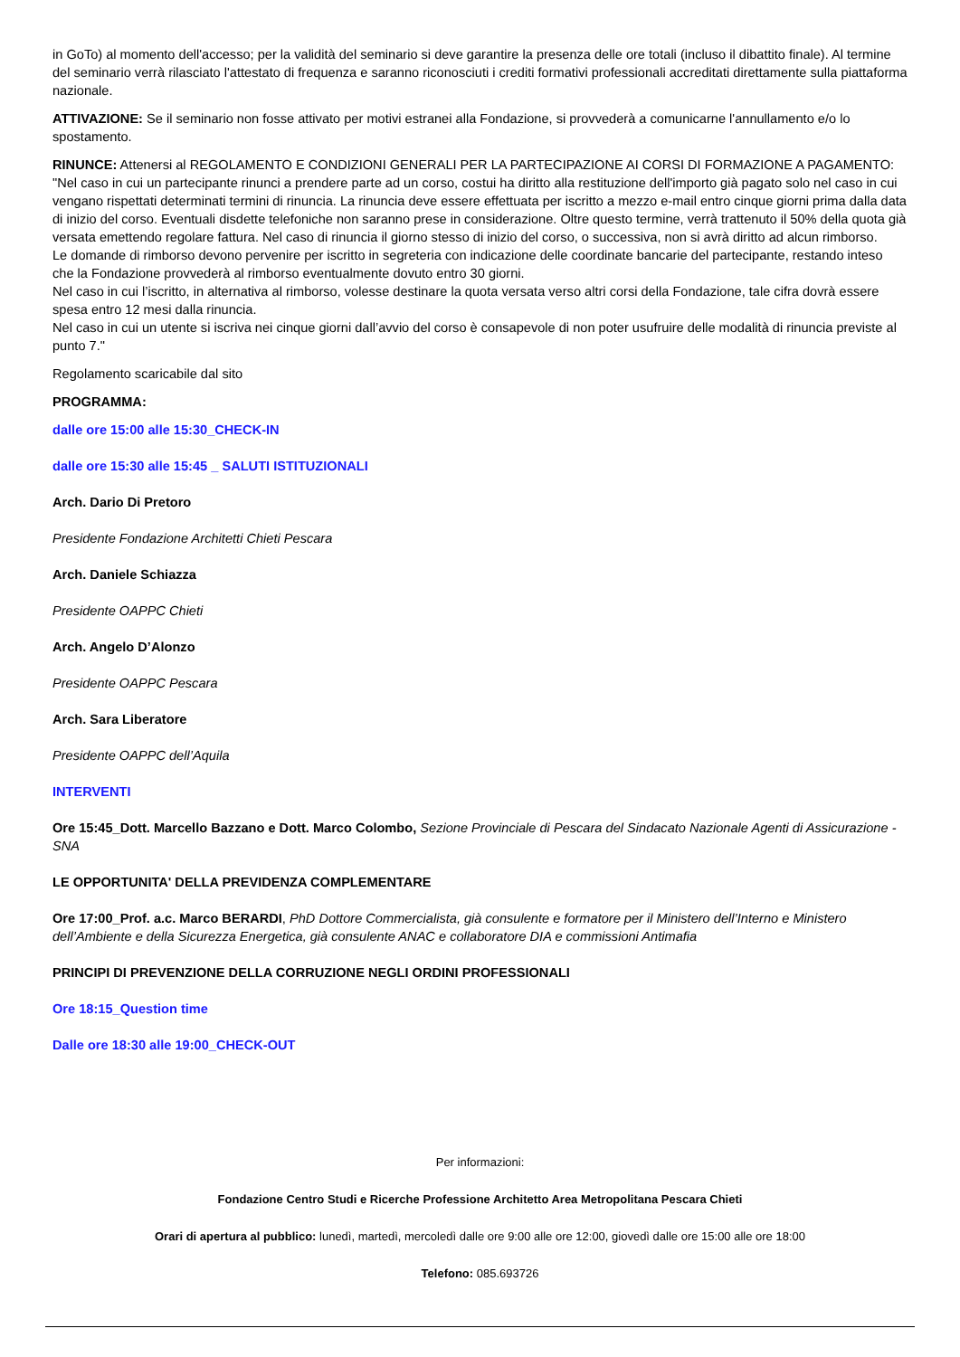in GoTo) al momento dell'accesso; per la validità del seminario si deve garantire la presenza delle ore totali (incluso il dibattito finale). Al termine del seminario verrà rilasciato l'attestato di frequenza e saranno riconosciuti i crediti formativi professionali accreditati direttamente sulla piattaforma nazionale.
ATTIVAZIONE: Se il seminario non fosse attivato per motivi estranei alla Fondazione, si provvederà a comunicarne l'annullamento e/o lo spostamento.
RINUNCE: Attenersi al REGOLAMENTO E CONDIZIONI GENERALI PER LA PARTECIPAZIONE AI CORSI DI FORMAZIONE A PAGAMENTO: "Nel caso in cui un partecipante rinunci a prendere parte ad un corso, costui ha diritto alla restituzione dell'importo già pagato solo nel caso in cui vengano rispettati determinati termini di rinuncia. La rinuncia deve essere effettuata per iscritto a mezzo e-mail entro cinque giorni prima dalla data di inizio del corso. Eventuali disdette telefoniche non saranno prese in considerazione. Oltre questo termine, verrà trattenuto il 50% della quota già versata emettendo regolare fattura. Nel caso di rinuncia il giorno stesso di inizio del corso, o successiva, non si avrà diritto ad alcun rimborso.
Le domande di rimborso devono pervenire per iscritto in segreteria con indicazione delle coordinate bancarie del partecipante, restando inteso che la Fondazione provvederà al rimborso eventualmente dovuto entro 30 giorni.
Nel caso in cui l’iscritto, in alternativa al rimborso, volesse destinare la quota versata verso altri corsi della Fondazione, tale cifra dovrà essere spesa entro 12 mesi dalla rinuncia.
Nel caso in cui un utente si iscriva nei cinque giorni dall’avvio del corso è consapevole di non poter usufruire delle modalità di rinuncia previste al punto 7."
Regolamento scaricabile dal sito
PROGRAMMA:
dalle ore 15:00 alle 15:30_CHECK-IN
dalle ore 15:30 alle 15:45 _ SALUTI ISTITUZIONALI
Arch. Dario Di Pretoro
Presidente Fondazione Architetti Chieti Pescara
Arch. Daniele Schiazza
Presidente OAPPC Chieti
Arch. Angelo D’Alonzo
Presidente OAPPC Pescara
Arch. Sara Liberatore
Presidente OAPPC dell’Aquila
INTERVENTI
Ore 15:45_Dott. Marcello Bazzano e Dott. Marco Colombo, Sezione Provinciale di Pescara del Sindacato Nazionale Agenti di Assicurazione - SNA
LE OPPORTUNITA' DELLA PREVIDENZA COMPLEMENTARE
Ore 17:00_Prof. a.c. Marco BERARDI, PhD Dottore Commercialista, già consulente e formatore per il Ministero dell’Interno e Ministero dell’Ambiente e della Sicurezza Energetica, già consulente ANAC e collaboratore DIA e commissioni Antimafia
PRINCIPI DI PREVENZIONE DELLA CORRUZIONE NEGLI ORDINI PROFESSIONALI
Ore 18:15_Question time
Dalle ore 18:30 alle 19:00_CHECK-OUT
Per informazioni:
Fondazione Centro Studi e Ricerche Professione Architetto Area Metropolitana Pescara Chieti
Orari di apertura al pubblico: lunedì, martedì, mercoledì dalle ore 9:00 alle ore 12:00, giovedì dalle ore 15:00 alle ore 18:00
Telefono: 085.693726